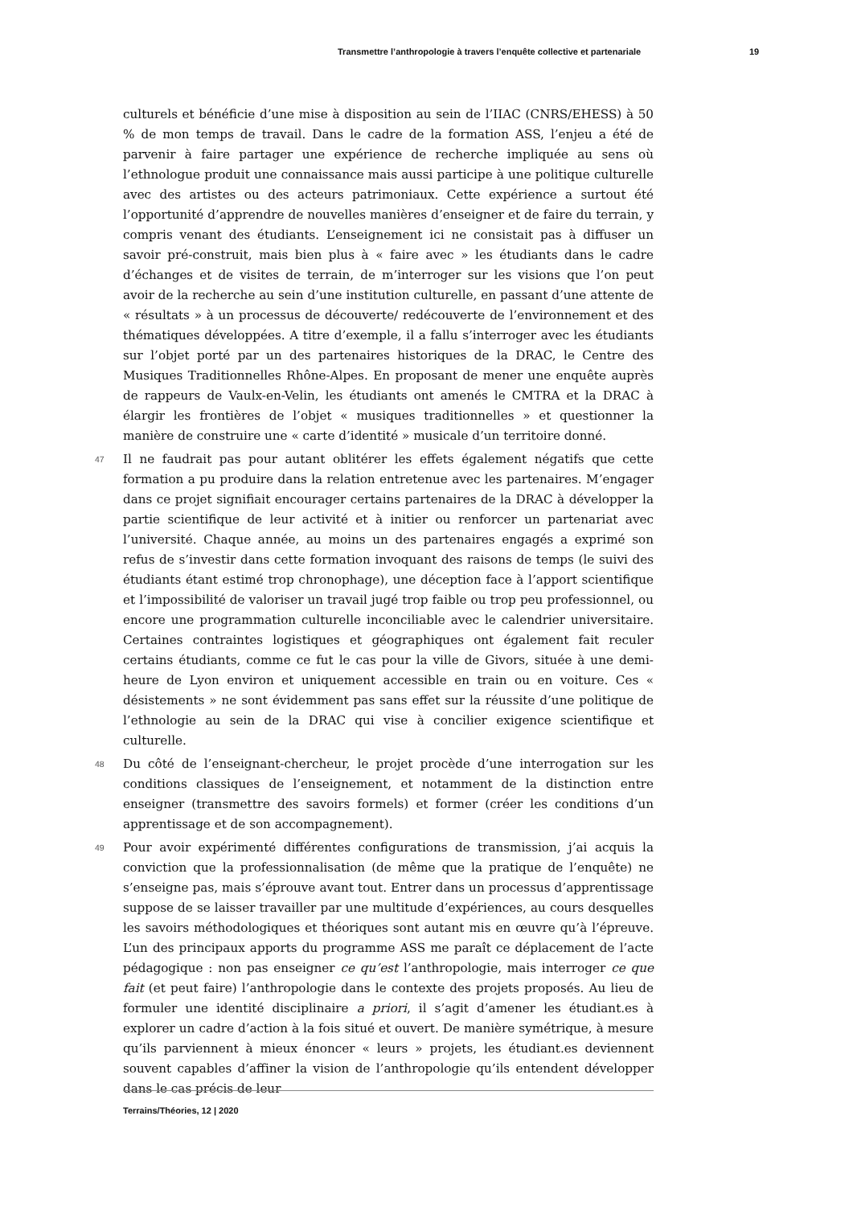Transmettre l’anthropologie à travers l’enquête collective et partenariale 19
culturels et bénéficie d’une mise à disposition au sein de l’IIAC (CNRS/EHESS) à 50 % de mon temps de travail. Dans le cadre de la formation ASS, l’enjeu a été de parvenir à faire partager une expérience de recherche impliquée au sens où l’ethnologue produit une connaissance mais aussi participe à une politique culturelle avec des artistes ou des acteurs patrimoniaux. Cette expérience a surtout été l’opportunité d’apprendre de nouvelles manières d’enseigner et de faire du terrain, y compris venant des étudiants. L’enseignement ici ne consistait pas à diffuser un savoir pré-construit, mais bien plus à « faire avec » les étudiants dans le cadre d’échanges et de visites de terrain, de m’interroger sur les visions que l’on peut avoir de la recherche au sein d’une institution culturelle, en passant d’une attente de « résultats » à un processus de découverte/ redécouverte de l’environnement et des thématiques développées. A titre d’exemple, il a fallu s’interroger avec les étudiants sur l’objet porté par un des partenaires historiques de la DRAC, le Centre des Musiques Traditionnelles Rhône-Alpes. En proposant de mener une enquête auprès de rappeurs de Vaulx-en-Velin, les étudiants ont amenés le CMTRA et la DRAC à élargir les frontières de l’objet « musiques traditionnelles » et questionner la manière de construire une « carte d’identité » musicale d’un territoire donné.
47 Il ne faudrait pas pour autant oblitérer les effets également négatifs que cette formation a pu produire dans la relation entretenue avec les partenaires. M’engager dans ce projet signifiait encourager certains partenaires de la DRAC à développer la partie scientifique de leur activité et à initier ou renforcer un partenariat avec l’université. Chaque année, au moins un des partenaires engagés a exprimé son refus de s’investir dans cette formation invoquant des raisons de temps (le suivi des étudiants étant estimé trop chronophage), une déception face à l’apport scientifique et l’impossibilité de valoriser un travail jugé trop faible ou trop peu professionnel, ou encore une programmation culturelle inconciliable avec le calendrier universitaire. Certaines contraintes logistiques et géographiques ont également fait reculer certains étudiants, comme ce fut le cas pour la ville de Givors, située à une demi-heure de Lyon environ et uniquement accessible en train ou en voiture. Ces « désistements » ne sont évidemment pas sans effet sur la réussite d’une politique de l’ethnologie au sein de la DRAC qui vise à concilier exigence scientifique et culturelle.
48 Du côté de l’enseignant-chercheur, le projet procède d’une interrogation sur les conditions classiques de l’enseignement, et notamment de la distinction entre enseigner (transmettre des savoirs formels) et former (créer les conditions d’un apprentissage et de son accompagnement).
49 Pour avoir expérimenté différentes configurations de transmission, j’ai acquis la conviction que la professionnalisation (de même que la pratique de l’enquête) ne s’enseigne pas, mais s’éprouve avant tout. Entrer dans un processus d’apprentissage suppose de se laisser travailler par une multitude d’expériences, au cours desquelles les savoirs méthodologiques et théoriques sont autant mis en œuvre qu’à l’épreuve. L’un des principaux apports du programme ASS me paraît ce déplacement de l’acte pédagogique : non pas enseigner ce qu’est l’anthropologie, mais interroger ce que fait (et peut faire) l’anthropologie dans le contexte des projets proposés. Au lieu de formuler une identité disciplinaire a priori, il s’agit d’amener les étudiant.es à explorer un cadre d’action à la fois situé et ouvert. De manière symétrique, à mesure qu’ils parviennent à mieux énoncer « leurs » projets, les étudiant.es deviennent souvent capables d’affiner la vision de l’anthropologie qu’ils entendent développer dans le cas précis de leur
Terrains/Théories, 12 | 2020